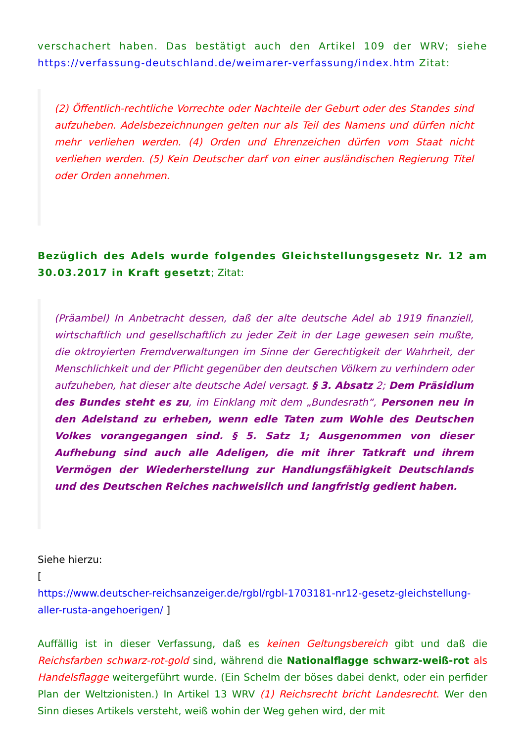verschachert haben. Das bestätigt auch den Artikel 109 der WRV; siehe https://verfassung-deutschland.de/weimarer-verfassung/index.htm Zitat:
(2) Öffentlich-rechtliche Vorrechte oder Nachteile der Geburt oder des Standes sind aufzuheben. Adelsbezeichnungen gelten nur als Teil des Namens und dürfen nicht mehr verliehen werden. (4) Orden und Ehrenzeichen dürfen vom Staat nicht verliehen werden. (5) Kein Deutscher darf von einer ausländischen Regierung Titel oder Orden annehmen.
Bezüglich des Adels wurde folgendes Gleichstellungsgesetz Nr. 12 am 30.03.2017 in Kraft gesetzt; Zitat:
(Präambel) In Anbetracht dessen, daß der alte deutsche Adel ab 1919 finanziell, wirtschaftlich und gesellschaftlich zu jeder Zeit in der Lage gewesen sein mußte, die oktroyierten Fremdverwaltungen im Sinne der Gerechtigkeit der Wahrheit, der Menschlichkeit und der Pflicht gegenüber den deutschen Völkern zu verhindern oder aufzuheben, hat dieser alte deutsche Adel versagt. § 3. Absatz 2; Dem Präsidium des Bundes steht es zu, im Einklang mit dem „Bundesrath“, Personen neu in den Adelstand zu erheben, wenn edle Taten zum Wohle des Deutschen Volkes vorangegangen sind. § 5. Satz 1; Ausgenommen von dieser Aufhebung sind auch alle Adeligen, die mit ihrer Tatkraft und ihrem Vermögen der Wiederherstellung zur Handlungsfähigkeit Deutschlands und des Deutschen Reiches nachweislich und langfristig gedient haben.
Siehe hierzu:
[
https://www.deutscher-reichsanzeiger.de/rgbl/rgbl-1703181-nr12-gesetz-gleichstellung-aller-rusta-angehoerigen/ ]
Auffällig ist in dieser Verfassung, daß es keinen Geltungsbereich gibt und daß die Reichsfarben schwarz-rot-gold sind, während die Nationalflagge schwarz-weiß-rot als Handelsflagge weitergeführt wurde. (Ein Schelm der böses dabei denkt, oder ein perfider Plan der Weltzionisten.) In Artikel 13 WRV (1) Reichsrecht bricht Landesrecht. Wer den Sinn dieses Artikels versteht, weiß wohin der Weg gehen wird, der mit